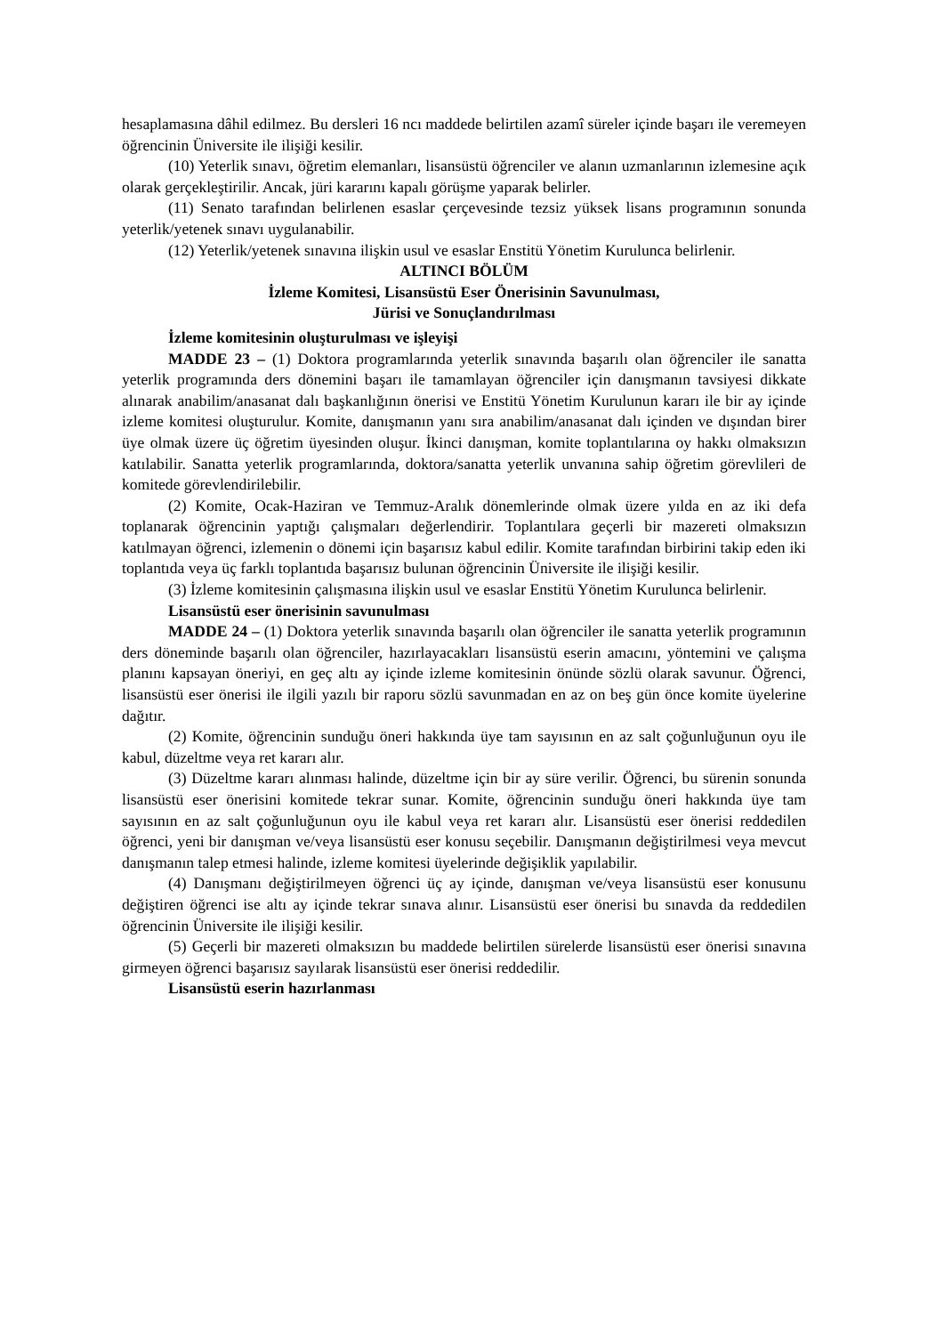hesaplamasına dâhil edilmez. Bu dersleri 16 ncı maddede belirtilen azamî süreler içinde başarı ile veremeyen öğrencinin Üniversite ile ilişiği kesilir.
(10) Yeterlik sınavı, öğretim elemanları, lisansüstü öğrenciler ve alanın uzmanlarının izlemesine açık olarak gerçekleştirilir. Ancak, jüri kararını kapalı görüşme yaparak belirler.
(11) Senato tarafından belirlenen esaslar çerçevesinde tezsiz yüksek lisans programının sonunda yeterlik/yetenek sınavı uygulanabilir.
(12) Yeterlik/yetenek sınavına ilişkin usul ve esaslar Enstitü Yönetim Kurulunca belirlenir.
ALTINCI BÖLÜM
İzleme Komitesi, Lisansüstü Eser Önerisinin Savunulması,
Jürisi ve Sonuçlandırılması
İzleme komitesinin oluşturulması ve işleyişi
MADDE 23 – (1) Doktora programlarında yeterlik sınavında başarılı olan öğrenciler ile sanatta yeterlik programında ders dönemini başarı ile tamamlayan öğrenciler için danışmanın tavsiyesi dikkate alınarak anabilim/anasanat dalı başkanlığının önerisi ve Enstitü Yönetim Kurulunun kararı ile bir ay içinde izleme komitesi oluşturulur. Komite, danışmanın yanı sıra anabilim/anasanat dalı içinden ve dışından birer üye olmak üzere üç öğretim üyesinden oluşur. İkinci danışman, komite toplantılarına oy hakkı olmaksızın katılabilir. Sanatta yeterlik programlarında, doktora/sanatta yeterlik unvanına sahip öğretim görevlileri de komitede görevlendirilebilir.
(2) Komite, Ocak-Haziran ve Temmuz-Aralık dönemlerinde olmak üzere yılda en az iki defa toplanarak öğrencinin yaptığı çalışmaları değerlendirir. Toplantılara geçerli bir mazereti olmaksızın katılmayan öğrenci, izlemenin o dönemi için başarısız kabul edilir. Komite tarafından birbirini takip eden iki toplantıda veya üç farklı toplantıda başarısız bulunan öğrencinin Üniversite ile ilişiği kesilir.
(3) İzleme komitesinin çalışmasına ilişkin usul ve esaslar Enstitü Yönetim Kurulunca belirlenir.
Lisansüstü eser önerisinin savunulması
MADDE 24 – (1) Doktora yeterlik sınavında başarılı olan öğrenciler ile sanatta yeterlik programının ders döneminde başarılı olan öğrenciler, hazırlayacakları lisansüstü eserin amacını, yöntemini ve çalışma planını kapsayan öneriyi, en geç altı ay içinde izleme komitesinin önünde sözlü olarak savunur. Öğrenci, lisansüstü eser önerisi ile ilgili yazılı bir raporu sözlü savunmadan en az on beş gün önce komite üyelerine dağıtır.
(2) Komite, öğrencinin sunduğu öneri hakkında üye tam sayısının en az salt çoğunluğunun oyu ile kabul, düzeltme veya ret kararı alır.
(3) Düzeltme kararı alınması halinde, düzeltme için bir ay süre verilir. Öğrenci, bu sürenin sonunda lisansüstü eser önerisini komitede tekrar sunar. Komite, öğrencinin sunduğu öneri hakkında üye tam sayısının en az salt çoğunluğunun oyu ile kabul veya ret kararı alır. Lisansüstü eser önerisi reddedilen öğrenci, yeni bir danışman ve/veya lisansüstü eser konusu seçebilir. Danışmanın değiştirilmesi veya mevcut danışmanın talep etmesi halinde, izleme komitesi üyelerinde değişiklik yapılabilir.
(4) Danışmanı değiştirilmeyen öğrenci üç ay içinde, danışman ve/veya lisansüstü eser konusunu değiştiren öğrenci ise altı ay içinde tekrar sınava alınır. Lisansüstü eser önerisi bu sınavda da reddedilen öğrencinin Üniversite ile ilişiği kesilir.
(5) Geçerli bir mazereti olmaksızın bu maddede belirtilen sürelerde lisansüstü eser önerisi sınavına girmeyen öğrenci başarısız sayılarak lisansüstü eser önerisi reddedilir.
Lisansüstü eserin hazırlanması